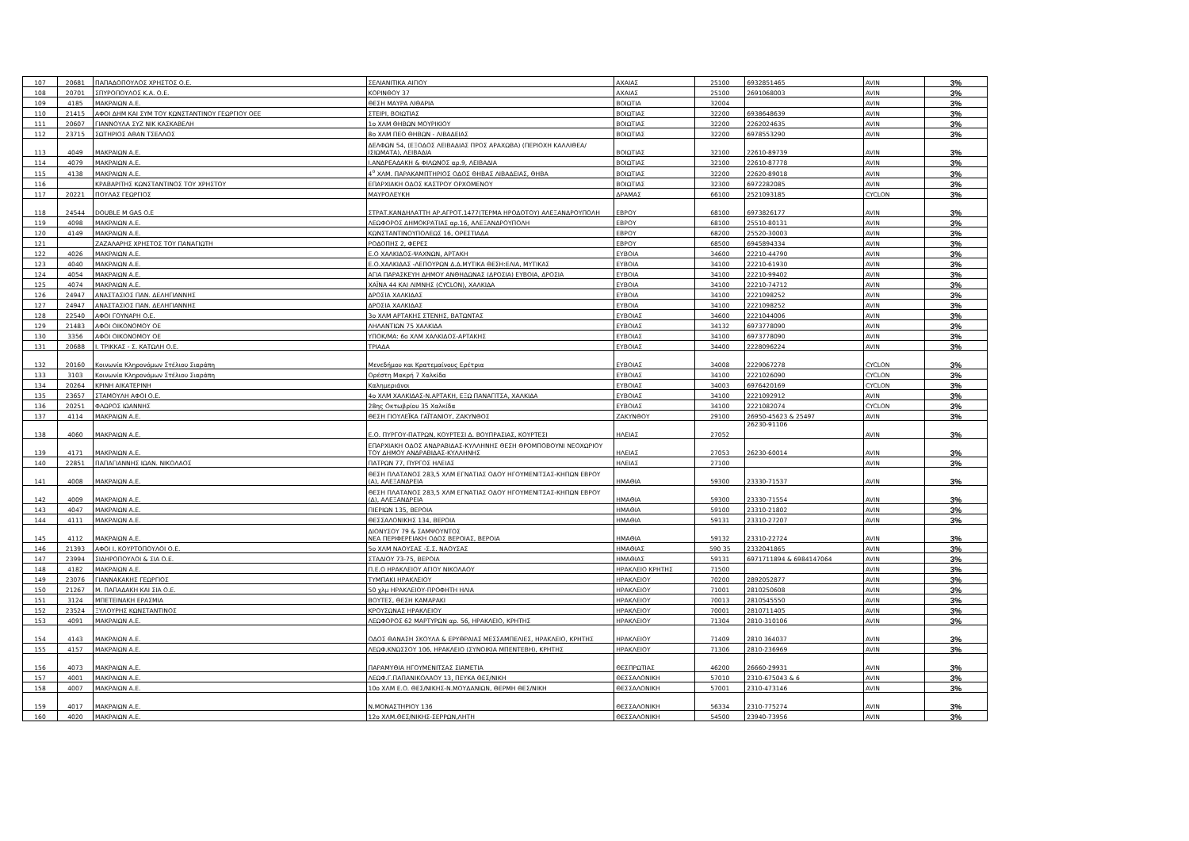| 107 | 20681 | ΠΑΠΑΔΟΠΟΥΛΟΣ ΧΡΗΣΤΟΣ Ο.Ε. | ΣΕΛΙΑΝΙΤΙΚΑ ΑΙΓΙΟΥ | ΑΧΑΙΑΣ | 25100 | 6932851465 | AVIN | 3% |
| 108 | 20701 | ΣΠΥΡΟΠΟΥΛΟΣ Κ.Α. Ο.Ε. | ΚΟΡΙΝΘΟΥ 37 | ΑΧΑΙΑΣ | 25100 | 2691068003 | AVIN | 3% |
| 109 | 4185 | ΜΑΚΡΑΙΩΝ Α.Ε. | ΘΕΣΗ ΜΑΥΡΑ ΛΙΘΑΡΙΑ | ΒΟΙΩΤΙΑ | 32004 | | AVIN | 3% |
| 110 | 21415 | ΑΦΟΙ ΔΗΜ ΚΑΙ ΣΥΜ ΤΟΥ ΚΩΝΣΤΑΝΤΙΝΟΥ ΓΕΩΡΓΙΟΥ ΟΕΕ | ΣΤΕΙΡΙ, ΒΟΙΩΤΙΑΣ | ΒΟΙΩΤΙΑΣ | 32200 | 6938648639 | AVIN | 3% |
| 111 | 20607 | ΓΙΑΝΝΟΥΛΑ ΣΥΖ ΝΙΚ ΚΑΣΚΑΒΕΛΗ | 1ο ΧΛΜ ΘΗΒΩΝ ΜΟΥΡΙΚΙΟΥ | ΒΟΙΩΤΙΑΣ | 32200 | 2262024635 | AVIN | 3% |
| 112 | 23715 | ΣΩΤΗΡΙΟΣ ΑΘΑΝ ΤΣΕΛΛΟΣ | 8ο ΧΛΜ ΠΕΟ ΘΗΒΩΝ - ΛΙΒΑΔΕΙΑΣ | ΒΟΙΩΤΙΑΣ | 32200 | 6978553290 | AVIN | 3% |
| 113 | 4049 | ΜΑΚΡΑΙΩΝ Α.Ε. | ΔΕΛΦΩΝ 54, (ΕΞΟΔΟΣ ΛΕΙΒΑΔΙΑΣ ΠΡΟΣ ΑΡΑΧΩΒΑ) (ΠΕΡΙΟΧΗ ΚΑΛΛΙΘΕΑ/ΙΣΙΩΜΑΤΑ), ΛΕΙΒΑΔΙΑ | ΒΟΙΩΤΙΑΣ | 32100 | 22610-89739 | AVIN | 3% |
| 114 | 4079 | ΜΑΚΡΑΙΩΝ Α.Ε. | Ι.ΑΝΔΡΕΑΔΑΚΗ & ΦΙΛΩΝΟΣ αρ.9, ΛΕΙΒΑΔΙΑ | ΒΟΙΩΤΙΑΣ | 32100 | 22610-87778 | AVIN | 3% |
| 115 | 4138 | ΜΑΚΡΑΙΩΝ Α.Ε. | 4<sup>ο</sup> ΧΛΜ. ΠΑΡΑΚΑΜΠΤΗΡΙΟΣ ΟΔΟΣ ΘΗΒΑΣ ΛΙΒΑΔΕΙΑΣ, ΘΗΒΑ | ΒΟΙΩΤΙΑΣ | 32200 | 22620-89018 | AVIN | 3% |
| 116 | | ΚΡΑΒΑΡΙΤΗΣ ΚΩΝΣΤΑΝΤΙΝΟΣ ΤΟΥ ΧΡΗΣΤΟΥ | ΕΠΑΡΧΙΑΚΗ ΟΔΟΣ ΚΑΣΤΡΟΥ ΟΡΧΟΜΕΝΟΥ | ΒΟΙΩΤΙΑΣ | 32300 | 6972282085 | AVIN | 3% |
| 117 | 20221 | ΠΟΥΛΑΣ ΓΕΩΡΓΙΟΣ | ΜΑΥΡΟΛΕΥΚΗ | ΔΡΑΜΑΣ | 66100 | 2521093185 | CYCLON | 3% |
| 118 | 24544 | DOUBLE M GAS O.E | ΣΤΡΑΤ.ΚΑΝΔΗΛΑΤΤΗ ΑΡ.ΑΓΡΟΤ.1477(ΤΕΡΜΑ ΗΡΟΔΟΤΟΥ) ΑΛΕΞΑΝΔΡΟΥΠΟΛΗ | ΕΒΡΟΥ | 68100 | 6973826177 | AVIN | 3% |
| 119 | 4098 | ΜΑΚΡΑΙΩΝ Α.Ε. | ΛΕΩΦΟΡΟΣ ΔΗΜΟΚΡΑΤΙΑΣ αρ.16, ΑΛΕΞΑΝΔΡΟΥΠΟΛΗ | ΕΒΡΟΥ | 68100 | 25510-80131 | AVIN | 3% |
| 120 | 4149 | ΜΑΚΡΑΙΩΝ Α.Ε. | ΚΩΝΣΤΑΝΤΙΝΟΥΠΟΛΕΩΣ 16, ΟΡΕΣΤΙΑΔΑ | ΕΒΡΟΥ | 68200 | 25520-30003 | AVIN | 3% |
| 121 | | ΖΑΖΑΛΑΡΗΣ ΧΡΗΣΤΟΣ ΤΟΥ ΠΑΝΑΓΙΩΤΗ | ΡΟΔΟΠΗΣ 2, ΦΕΡΕΣ | ΕΒΡΟΥ | 68500 | 6945894334 | AVIN | 3% |
| 122 | 4026 | ΜΑΚΡΑΙΩΝ Α.Ε. | Ε.Ο ΧΑΛΚΙΔΟΣ-ΨΑΧΝΩΝ, ΑΡΤΑΚΗ | ΕΥΒΟΙΑ | 34600 | 22210-44790 | AVIN | 3% |
| 123 | 4040 | ΜΑΚΡΑΙΩΝ Α.Ε. | Ε.Ο.ΧΑΛΚΙΔΑΣ -ΛΕΠΟΥΡΩΝ Δ.Δ.ΜΥΤΙΚΑ ΘΕΣΗ:ΕΛΙΑ, ΜΥΤΙΚΑΣ | ΕΥΒΟΙΑ | 34100 | 22210-61930 | AVIN | 3% |
| 124 | 4054 | ΜΑΚΡΑΙΩΝ Α.Ε. | ΑΓΙΑ ΠΑΡΑΣΚΕΥΗ ΔΗΜΟΥ ΑΝΘΗΔΩΝΑΣ (ΔΡΟΣΙΑ) ΕΥΒΟΙΑ, ΔΡΟΣΙΑ | ΕΥΒΟΙΑ | 34100 | 22210-99402 | AVIN | 3% |
| 125 | 4074 | ΜΑΚΡΑΙΩΝ Α.Ε. | ΧΑΪΝΑ 44 ΚΑΙ ΛΙΜΝΗΣ (CYCLON), ΧΑΛΚΙΔΑ | ΕΥΒΟΙΑ | 34100 | 22210-74712 | AVIN | 3% |
| 126 | 24947 | ΑΝΑΣΤΑΣΙΟΣ ΠΑΝ. ΔΕΛΗΓΙΑΝΝΗΣ | ΔΡΟΣΙΑ ΧΑΛΚΙΔΑΣ | ΕΥΒΟΙΑ | 34100 | 2221098252 | AVIN | 3% |
| 127 | 24947 | ΑΝΑΣΤΑΣΙΟΣ ΠΑΝ. ΔΕΛΗΓΙΑΝΝΗΣ | ΔΡΟΣΙΑ ΧΑΛΚΙΔΑΣ | ΕΥΒΟΙΑ | 34100 | 2221098252 | AVIN | 3% |
| 128 | 22540 | ΑΦΟΙ ΓΟΥΝΑΡΗ Ο.Ε. | 3ο ΧΛΜ ΑΡΤΑΚΗΣ ΣΤΕΝΗΣ, ΒΑΤΩΝΤΑΣ | ΕΥΒΟΙΑΣ | 34600 | 2221044006 | AVIN | 3% |
| 129 | 21483 | ΑΦΟΙ ΟΙΚΟΝΟΜΟΥ ΟΕ | ΛΗΛΑΝΤΙΩΝ 75 ΧΑΛΚΙΔΑ | ΕΥΒΟΙΑΣ | 34132 | 6973778090 | AVIN | 3% |
| 130 | 3356 | ΑΦΟΙ ΟΙΚΟΝΟΜΟΥ ΟΕ | ΥΠΟΚ/ΜΑ: 6ο ΧΛΜ ΧΑΛΚΙΔΟΣ-ΑΡΤΑΚΗΣ | ΕΥΒΟΙΑΣ | 34100 | 6973778090 | AVIN | 3% |
| 131 | 20688 | Ι. ΤΡΙΚΚΑΣ - Σ. ΚΑΤΩΛΗ Ο.Ε. | ΤΡΙΑΔΑ | ΕΥΒΟΙΑΣ | 34400 | 2228096224 | AVIN | 3% |
| 132 | 20160 | Κοινωνία Κληρονόμων Στέλιου Σιαράπη | Μενεδήμου και Κρατεμαίνους Ερέτρια | ΕΥΒΟΙΑΣ | 34008 | 2229067278 | CYCLON | 3% |
| 133 | 3103 | Κοινωνία Κληρονόμων Στέλιου Σιαράπη | Ορέστη Μακρή 7 Χαλκίδα | ΕΥΒΟΙΑΣ | 34100 | 2221026090 | CYCLON | 3% |
| 134 | 20264 | ΚΡΙΝΗ ΑΙΚΑΤΕΡΙΝΗ | Καλημεριάνοι | ΕΥΒΟΙΑΣ | 34003 | 6976420169 | CYCLON | 3% |
| 135 | 23657 | ΣΤΑΜΟΥΛΗ ΑΦΟΙ Ο.Ε. | 4ο ΧΛΜ ΧΑΛΚΙΔΑΣ-Ν.ΑΡΤΑΚΗ, ΕΞΩ ΠΑΝΑΓΙΤΣΑ, ΧΑΛΚΙΔΑ | ΕΥΒΟΙΑΣ | 34100 | 2221092912 | AVIN | 3% |
| 136 | 20251 | ΦΛΩΡΟΣ ΙΩΑΝΝΗΣ | 28ης Οκτωβρίου 35 Χαλκίδα | ΕΥΒΟΙΑΣ | 34100 | 2221082074 | CYCLON | 3% |
| 137 | 4114 | ΜΑΚΡΑΙΩΝ Α.Ε. | ΘΕΣΗ ΓΙΟΥΛΕΪΚΑ ΓΑΪΤΑΝΙΟΥ, ΖΑΚΥΝΘΟΣ | ΖΑΚΥΝΘΟΥ | 29100 | 26950-45623 & 25497 | AVIN | 3% |
| 138 | 4060 | ΜΑΚΡΑΙΩΝ Α.Ε. | Ε.Ο. ΠΥΡΓΟΥ-ΠΑΤΡΩΝ, ΚΟΥΡΤΕΣΙ Δ. ΒΟΥΠΡΑΣΙΑΣ, ΚΟΥΡΤΕΣΙ | ΗΛΕΙΑΣ | 27052 | 26230-91106 | AVIN | 3% |
| 139 | 4171 | ΜΑΚΡΑΙΩΝ Α.Ε. | ΕΠΑΡΧΙΑΚΗ ΟΔΟΣ ΑΝΔΡΑΒΙΔΑΣ-ΚΥΛΛΗΝΗΣ ΘΕΣΗ ΘΡΟΜΠΟΒΟΥΝΙ ΝΕΟΧΩΡΙΟΥ ΤΟΥ ΔΗΜΟΥ ΑΝΔΡΑΒΙΔΑΣ-ΚΥΛΛΗΝΗΣ | ΗΛΕΙΑΣ | 27053 | 26230-60014 | AVIN | 3% |
| 140 | 22851 | ΠΑΠΑΓΙΑΝΝΗΣ ΙΩΑΝ. ΝΙΚΟΛΑΟΣ | ΠΑΤΡΩΝ 77, ΠΥΡΓΟΣ ΗΛΕΙΑΣ | ΗΛΕΙΑΣ | 27100 | | AVIN | 3% |
| 141 | 4008 | ΜΑΚΡΑΙΩΝ Α.Ε. | ΘΕΣΗ ΠΛΑΤΑΝΟΣ 283,5 ΧΛΜ ΕΓΝΑΤΙΑΣ ΟΔΟΥ ΗΓΟΥΜΕΝΙΤΣΑΣ-ΚΗΠΩΝ ΕΒΡΟΥ (Α), ΑΛΕΞΑΝΔΡΕΙΑ | ΗΜΑΘΙΑ | 59300 | 23330-71537 | AVIN | 3% |
| 142 | 4009 | ΜΑΚΡΑΙΩΝ Α.Ε. | ΘΕΣΗ ΠΛΑΤΑΝΟΣ 283,5 ΧΛΜ ΕΓΝΑΤΙΑΣ ΟΔΟΥ ΗΓΟΥΜΕΝΙΤΣΑΣ-ΚΗΠΩΝ ΕΒΡΟΥ (Δ), ΑΛΕΞΑΝΔΡΕΙΑ | ΗΜΑΘΙΑ | 59300 | 23330-71554 | AVIN | 3% |
| 143 | 4047 | ΜΑΚΡΑΙΩΝ Α.Ε. | ΠΙΕΡΙΩΝ 135, ΒΕΡΟΙΑ | ΗΜΑΘΙΑ | 59100 | 23310-21802 | AVIN | 3% |
| 144 | 4111 | ΜΑΚΡΑΙΩΝ Α.Ε. | ΘΕΣΣΑΛΟΝΙΚΗΣ 134, ΒΕΡΟΙΑ | ΗΜΑΘΙΑ | 59131 | 23310-27207 | AVIN | 3% |
| 145 | 4112 | ΜΑΚΡΑΙΩΝ Α.Ε. | ΔΙΟΝΥΣΟΥ 79 & ΣΑΜΨΟΥΝΤΟΣ ΝΕΑ ΠΕΡΙΦΕΡΕΙΑΚΗ ΟΔΟΣ ΒΕΡΟΙΑΣ, ΒΕΡΟΙΑ | ΗΜΑΘΙΑ | 59132 | 23310-22724 | AVIN | 3% |
| 146 | 21393 | ΑΦΟΙ Ι. ΚΟΥΡΤΟΠΟΥΛΟΙ Ο.Ε. | 5ο ΧΛΜ ΝΑΟΥΣΑΣ -Σ.Σ. ΝΑΟΥΣΑΣ | ΗΜΑΘΙΑΣ | 590 35 | 2332041865 | AVIN | 3% |
| 147 | 23994 | ΣΙΔΗΡΟΠΟΥΛΟΙ & ΣΙΑ Ο.Ε. | ΣΤΑΔΙΟΥ 73-75, ΒΕΡΟΙΑ | ΗΜΑΘΙΑΣ | 59131 | 6971711894 & 6984147064 | AVIN | 3% |
| 148 | 4182 | ΜΑΚΡΑΙΩΝ Α.Ε. | Π.Ε.Ο ΗΡΑΚΛΕΙΟΥ ΑΓΙΟΥ ΝΙΚΟΛΑΟΥ | ΗΡΑΚΛΕΙΟ ΚΡΗΤΗΣ | 71500 | | AVIN | 3% |
| 149 | 23076 | ΓΙΑΝΝΑΚΑΚΗΣ ΓΕΩΡΓΙΟΣ | ΤΥΜΠΑΚΙ ΗΡΑΚΛΕΙΟΥ | ΗΡΑΚΛΕΙΟΥ | 70200 | 2892052877 | AVIN | 3% |
| 150 | 21267 | Μ. ΠΑΠΑΔΑΚΗ ΚΑΙ ΣΙΑ Ο.Ε. | 50 χλμ ΗΡΑΚΛΕΙΟΥ-ΠΡΟΦΗΤΗ ΗΛΙΑ | ΗΡΑΚΛΕΙΟΥ | 71001 | 2810250608 | AVIN | 3% |
| 151 | 3124 | ΜΠΕΤΕΙΝΑΚΗ ΕΡΑΣΜΙΑ | ΒΟΥΤΕΣ, ΘΕΣΗ ΚΑΜΑΡΑΚΙ | ΗΡΑΚΛΕΙΟΥ | 70013 | 2810545550 | AVIN | 3% |
| 152 | 23524 | ΞΥΛΟΥΡΗΣ ΚΩΝΣΤΑΝΤΙΝΟΣ | ΚΡΟΥΣΩΝΑΣ ΗΡΑΚΛΕΙΟΥ | ΗΡΑΚΛΕΙΟΥ | 70001 | 2810711405 | AVIN | 3% |
| 153 | 4091 | ΜΑΚΡΑΙΩΝ Α.Ε. | ΛΕΩΦΟΡΟΣ 62 ΜΑΡΤΥΡΩΝ αρ. 56, ΗΡΑΚΛΕΙΟ, ΚΡΗΤΗΣ | ΗΡΑΚΛΕΙΟΥ | 71304 | 2810-310106 | AVIN | 3% |
| 154 | 4143 | ΜΑΚΡΑΙΩΝ Α.Ε. | ΟΔΟΣ ΘΑΝΑΣΗ ΣΚΟΥΛΑ & ΕΡΥΘΡΑΙΑΣ ΜΕΣΣΑΜΠΕΛΙΕΣ, ΗΡΑΚΛΕΙΟ, ΚΡΗΤΗΣ | ΗΡΑΚΛΕΙΟΥ | 71409 | 2810 364037 | AVIN | 3% |
| 155 | 4157 | ΜΑΚΡΑΙΩΝ Α.Ε. | ΛΕΩΦ.ΚΝΩΣΣΟΥ 106, ΗΡΑΚΛΕΙΟ (ΣΥΝΟΙΚΙΑ ΜΠΕΝΤΕΒΗ), ΚΡΗΤΗΣ | ΗΡΑΚΛΕΙΟΥ | 71306 | 2810-236969 | AVIN | 3% |
| 156 | 4073 | ΜΑΚΡΑΙΩΝ Α.Ε. | ΠΑΡΑΜΥΘΙΑ ΗΓΟΥΜΕΝΙΤΣΑΣ ΣΙΑΜΕΤΙΑ | ΘΕΣΠΡΩΤΙΑΣ | 46200 | 26660-29931 | AVIN | 3% |
| 157 | 4001 | ΜΑΚΡΑΙΩΝ Α.Ε. | ΛΕΩΦ.Γ.ΠΑΠΑΝΙΚΟΛΑΟΥ 13, ΠΕΥΚΑ ΘΕΣ/ΝΙΚΗ | ΘΕΣΣΑΛΟΝΙΚΗ | 57010 | 2310-675043 & 6 | AVIN | 3% |
| 158 | 4007 | ΜΑΚΡΑΙΩΝ Α.Ε. | 10ο ΧΛΜ Ε.Ο. ΘΕΣ/ΝΙΚΗΣ-Ν.ΜΟΥΔΑΝΙΩΝ, ΘΕΡΜΗ ΘΕΣ/ΝΙΚΗ | ΘΕΣΣΑΛΟΝΙΚΗ | 57001 | 2310-473146 | AVIN | 3% |
| 159 | 4017 | ΜΑΚΡΑΙΩΝ Α.Ε. | Ν.ΜΟΝΑΣΤΗΡΙΟΥ 136 | ΘΕΣΣΑΛΟΝΙΚΗ | 56334 | 2310-775274 | AVIN | 3% |
| 160 | 4020 | ΜΑΚΡΑΙΩΝ Α.Ε. | 12ο ΧΛΜ.ΘΕΣ/ΝΙΚΗΣ-ΣΕΡΡΩΝ,ΛΗΤΗ | ΘΕΣΣΑΛΟΝΙΚΗ | 54500 | 23940-73956 | AVIN | 3% |